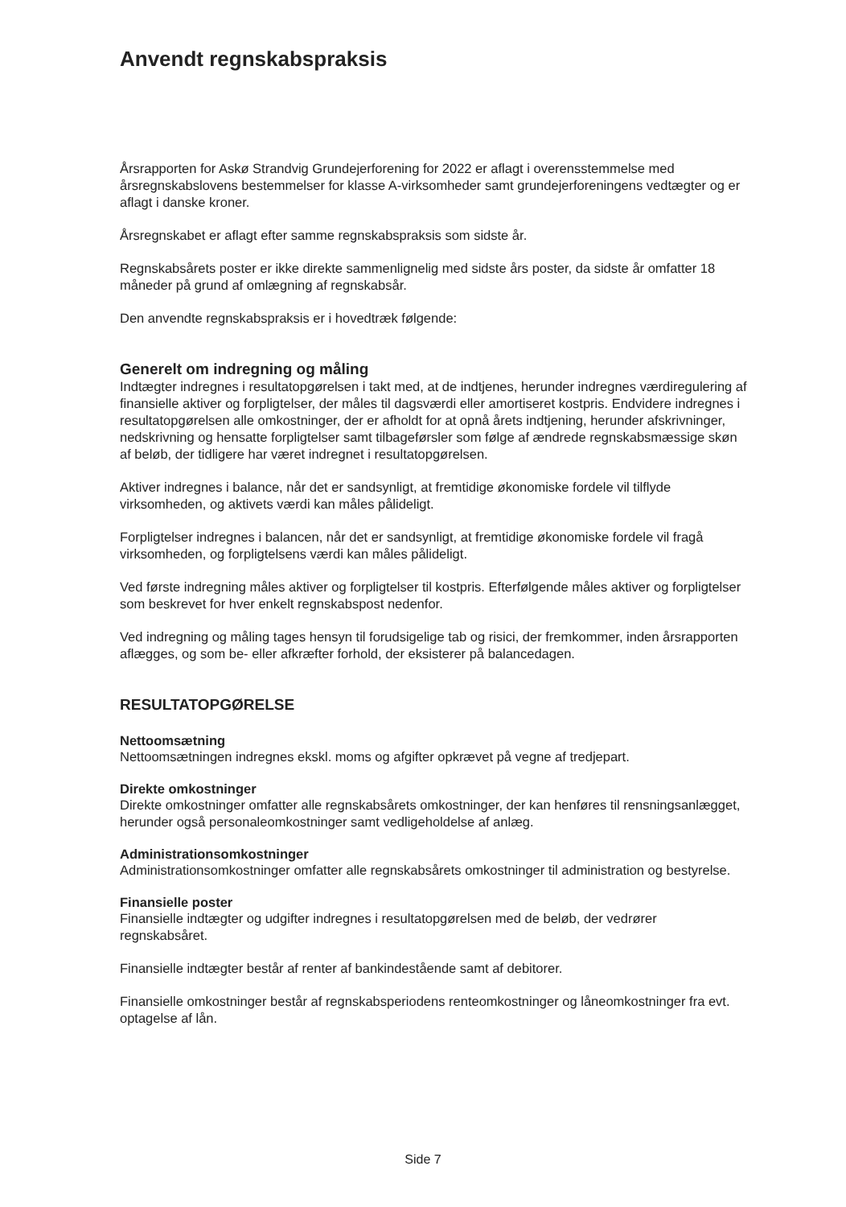Anvendt regnskabspraksis
Årsrapporten for Askø Strandvig Grundejerforening for 2022 er aflagt i overensstemmelse med årsregnskabslovens bestemmelser for klasse A-virksomheder samt grundejerforeningens vedtægter og er aflagt i danske kroner.
Årsregnskabet er aflagt efter samme regnskabspraksis som sidste år.
Regnskabsårets poster er ikke direkte sammenlignelig med sidste års poster, da sidste år omfatter 18 måneder på grund af omlægning af regnskabsår.
Den anvendte regnskabspraksis er i hovedtræk følgende:
Generelt om indregning og måling
Indtægter indregnes i resultatopgørelsen i takt med, at de indtjenes, herunder indregnes værdiregulering af finansielle aktiver og forpligtelser, der måles til dagsværdi eller amortiseret kostpris. Endvidere indregnes i resultatopgørelsen alle omkostninger, der er afholdt for at opnå årets indtjening, herunder afskrivninger, nedskrivning og hensatte forpligtelser samt tilbageførsler som følge af ændrede regnskabsmæssige skøn af beløb, der tidligere har været indregnet i resultatopgørelsen.
Aktiver indregnes i balance, når det er sandsynligt, at fremtidige økonomiske fordele vil tilflyde virksomheden, og aktivets værdi kan måles pålideligt.
Forpligtelser indregnes i balancen, når det er sandsynligt, at fremtidige økonomiske fordele vil fragå virksomheden, og forpligtelsens værdi kan måles pålideligt.
Ved første indregning måles aktiver og forpligtelser til kostpris. Efterfølgende måles aktiver og forpligtelser som beskrevet for hver enkelt regnskabspost nedenfor.
Ved indregning og måling tages hensyn til forudsigelige tab og risici, der fremkommer, inden årsrapporten aflægges, og som be- eller afkræfter forhold, der eksisterer på balancedagen.
RESULTATOPGØRELSE
Nettoomsætning
Nettoomsætningen indregnes ekskl. moms og afgifter opkrævet på vegne af tredjepart.
Direkte omkostninger
Direkte omkostninger omfatter alle regnskabsårets omkostninger, der kan henføres til rensningsanlægget, herunder også personaleomkostninger samt vedligeholdelse af anlæg.
Administrationsomkostninger
Administrationsomkostninger omfatter alle regnskabsårets omkostninger til administration og bestyrelse.
Finansielle poster
Finansielle indtægter og udgifter indregnes i resultatopgørelsen med de beløb, der vedrører regnskabsåret.
Finansielle indtægter består af renter af bankindestående samt af debitorer.
Finansielle omkostninger består af regnskabsperiodens renteomkostninger og låneomkostninger fra evt. optagelse af lån.
Side 7